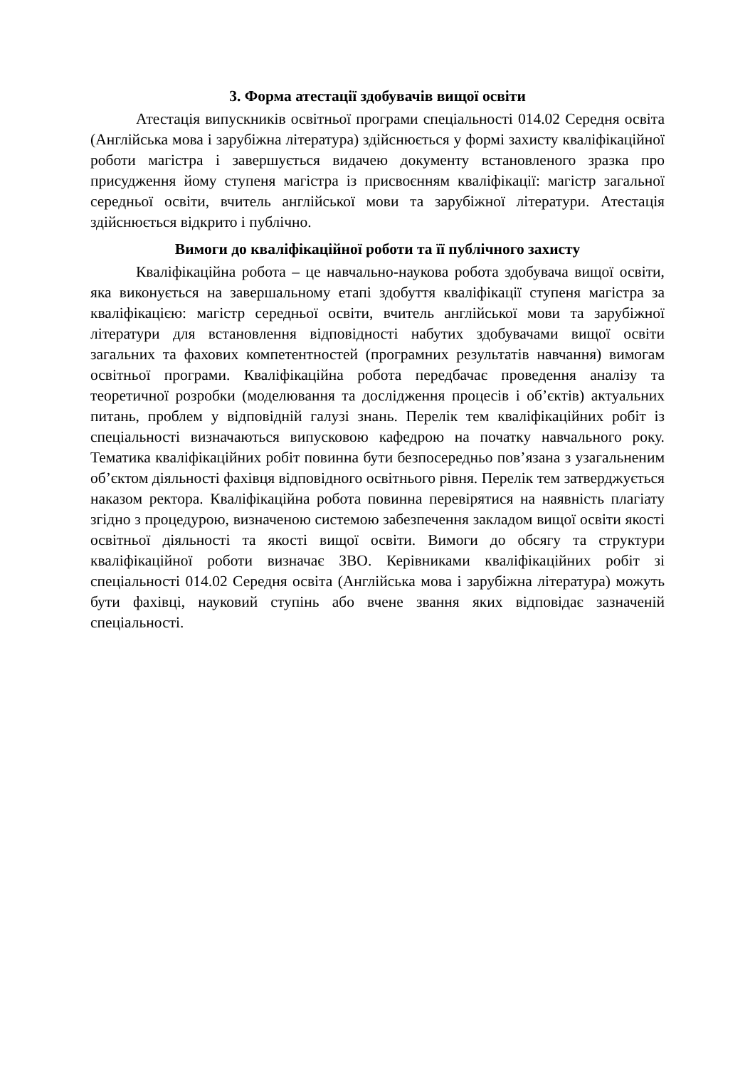3. Форма атестації здобувачів вищої освіти
Атестація випускників освітньої програми спеціальності 014.02 Середня освіта (Англійська мова і зарубіжна література) здійснюється у формі захисту кваліфікаційної роботи магістра і завершується видачею документу встановленого зразка про присудження йому ступеня магістра із присвоєнням кваліфікації: магістр загальної середньої освіти, вчитель англійської мови та зарубіжної літератури. Атестація здійснюється відкрито і публічно.
Вимоги до кваліфікаційної роботи та її публічного захисту
Кваліфікаційна робота – це навчально-наукова робота здобувача вищої освіти, яка виконується на завершальному етапі здобуття кваліфікації ступеня магістра за кваліфікацією: магістр середньої освіти, вчитель англійської мови та зарубіжної літератури для встановлення відповідності набутих здобувачами вищої освіти загальних та фахових компетентностей (програмних результатів навчання) вимогам освітньої програми. Кваліфікаційна робота передбачає проведення аналізу та теоретичної розробки (моделювання та дослідження процесів і об’єктів) актуальних питань, проблем у відповідній галузі знань. Перелік тем кваліфікаційних робіт із спеціальності визначаються випусковою кафедрою на початку навчального року. Тематика кваліфікаційних робіт повинна бути безпосередньо пов’язана з узагальненим об’єктом діяльності фахівця відповідного освітнього рівня. Перелік тем затверджується наказом ректора. Кваліфікаційна робота повинна перевірятися на наявність плагіату згідно з процедурою, визначеною системою забезпечення закладом вищої освіти якості освітньої діяльності та якості вищої освіти. Вимоги до обсягу та структури кваліфікаційної роботи визначає ЗВО. Керівниками кваліфікаційних робіт зі спеціальності 014.02 Середня освіта (Англійська мова і зарубіжна література) можуть бути фахівці, науковий ступінь або вчене звання яких відповідає зазначеній спеціальності.